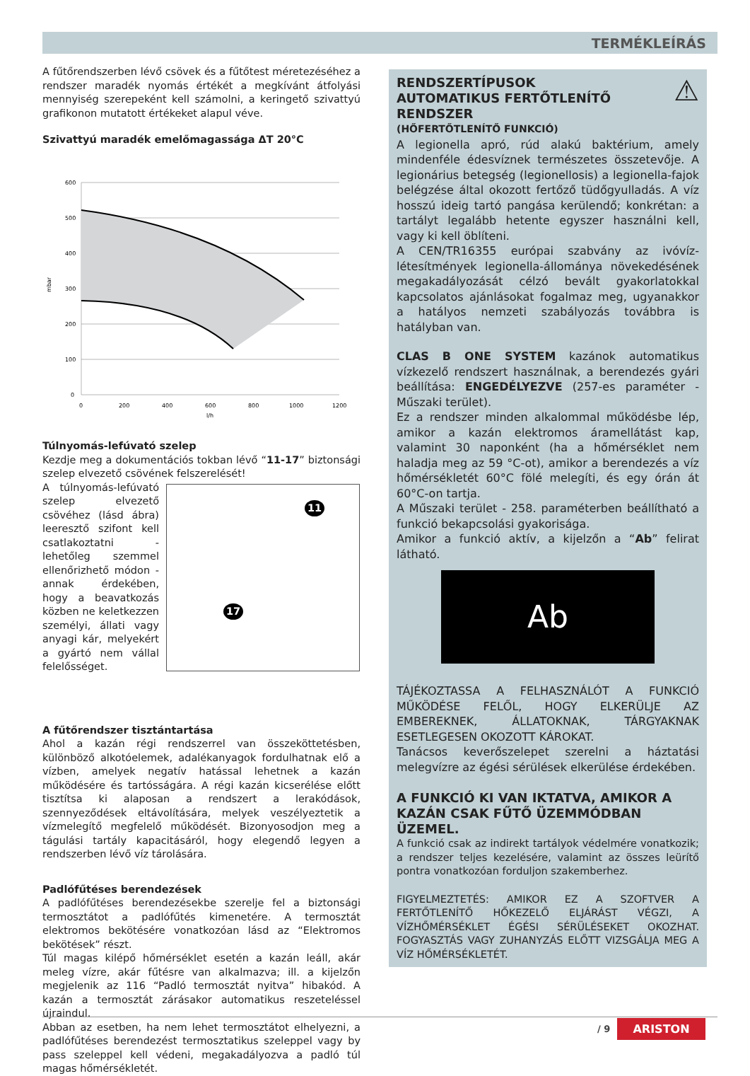TERMÉKLEÍRÁS
A fűtőrendszerben lévő csövek és a fűtőtest méretezéséhez a rendszer maradék nyomás értékét a megkívánt átfolyási mennyiség szerepeként kell számolni, a keringető szivattyú grafikonon mutatott értékeket alapul véve.
Szivattyú maradék emelőmagassága ΔT 20°C
600
500
400
300
200
100
0
mbar
0
200
400
600
800
1000
1200
l/h
Túlnyomás-lefúvató szelep
Kezdje meg a dokumentációs tokban lévő “11-17” biztonsági szelep elvezető csövének felszerelését!
A túlnyomás-lefúvató szelep elvezető csövéhez (lásd ábra) leeresztő szifont kell csatlakoztatni - lehetőleg szemmel ellenőrizhető módon - annak érdekében, hogy a beavatkozás közben ne keletkezzen személyi, állati vagy anyagi kár, melyekért a gyártó nem vállal felelősséget.
11
17
A fűtőrendszer tisztántartása
Ahol a kazán régi rendszerrel van összeköttetésben, különböző alkotóelemek, adalékanyagok fordulhatnak elő a vízben, amelyek negatív hatással lehetnek a kazán működésére és tartósságára. A régi kazán kicserélése előtt tisztítsa ki alaposan a rendszert a lerakódások, szennyeződések eltávolítására, melyek veszélyeztetik a vízmelegítő megfelelő működését. Bizonyosodjon meg a tágulási tartály kapacitásáról, hogy elegendő legyen a rendszerben lévő víz tárolására.
Padlófűtéses berendezések
A padlófűtéses berendezésekbe szerelje fel a biztonsági termosztátot a padlófűtés kimenetére. A termosztát elektromos bekötésére vonatkozóan lásd az “Elektromos bekötések” részt.
Túl magas kilépő hőmérséklet esetén a kazán leáll, akár meleg vízre, akár fűtésre van alkalmazva; ill. a kijelzőn megjelenik az 116 “Padló termosztát nyitva” hibakód. A kazán a termosztát zárásakor automatikus reszeteléssel újraindul.
Abban az esetben, ha nem lehet termosztátot elhelyezni, a padlófűtéses berendezést termosztatikus szeleppel vagy by pass szeleppel kell védeni, megakadályozva a padló túl magas hőmérsékletét.
⚠
RENDSZERTÍPUSOK
AUTOMATIKUS FERTŐTLENÍTŐ RENDSZER
(HŐFERTŐTLENÍTŐ FUNKCIÓ)
A legionella apró, rúd alakú baktérium, amely mindenféle édesvíznek természetes összetevője. A legionárius betegség (legionellosis) a legionella-fajok belégzése által okozott fertőző tüdőgyulladás. A víz hosszú ideig tartó pangása kerülendő; konkrétan: a tartályt legalább hetente egyszer használni kell, vagy ki kell öblíteni.
A CEN/TR16355 európai szabvány az ivóvíz-létesítmények legionella-állománya növekedésének megakadályozását célzó bevált gyakorlatokkal kapcsolatos ajánlásokat fogalmaz meg, ugyanakkor a hatályos nemzeti szabályozás továbbra is hatályban van.
CLAS B ONE SYSTEM kazánok automatikus vízkezelő rendszert használnak, a berendezés gyári beállítása: ENGEDÉLYEZVE (257-es paraméter - Műszaki terület).
Ez a rendszer minden alkalommal működésbe lép, amikor a kazán elektromos áramellátást kap, valamint 30 naponként (ha a hőmérséklet nem haladja meg az 59 °C-ot), amikor a berendezés a víz hőmérsékletét 60°C fölé melegíti, és egy órán át 60°C-on tartja.
A Műszaki terület - 258. paraméterben beállítható a funkció bekapcsolási gyakorisága.
Amikor a funkció aktív, a kijelzőn a “Ab” felirat látható.
Ab
TÁJÉKOZTASSA A FELHASZNÁLÓT A FUNKCIÓ MŰKÖDÉSE FELŐL, HOGY ELKERÜLJE AZ EMBEREKNEK, ÁLLATOKNAK, TÁRGYAKNAK ESETLEGESEN OKOZOTT KÁROKAT.
Tanácsos keverőszelepet szerelni a háztatási melegvízre az égési sérülések elkerülése érdekében.
A FUNKCIÓ KI VAN IKTATVA, AMIKOR A KAZÁN CSAK FŰTŐ ÜZEMMÓDBAN ÜZEMEL.
A funkció csak az indirekt tartályok védelmére vonatkozik; a rendszer teljes kezelésére, valamint az összes leürítő pontra vonatkozóan forduljon szakemberhez.
FIGYELMEZTETÉS: AMIKOR EZ A SZOFTVER A FERTŐTLENÍTŐ HŐKEZELŐ ELJÁRÁST VÉGZI, A VÍZHŐMÉRSÉKLET ÉGÉSI SÉRÜLÉSEKET OKOZHAT. FOGYASZTÁS VAGY ZUHANYZÁS ELŐTT VIZSGÁLJA MEG A VÍZ HŐMÉRSÉKLETÉT.
/ 9 ARISTON